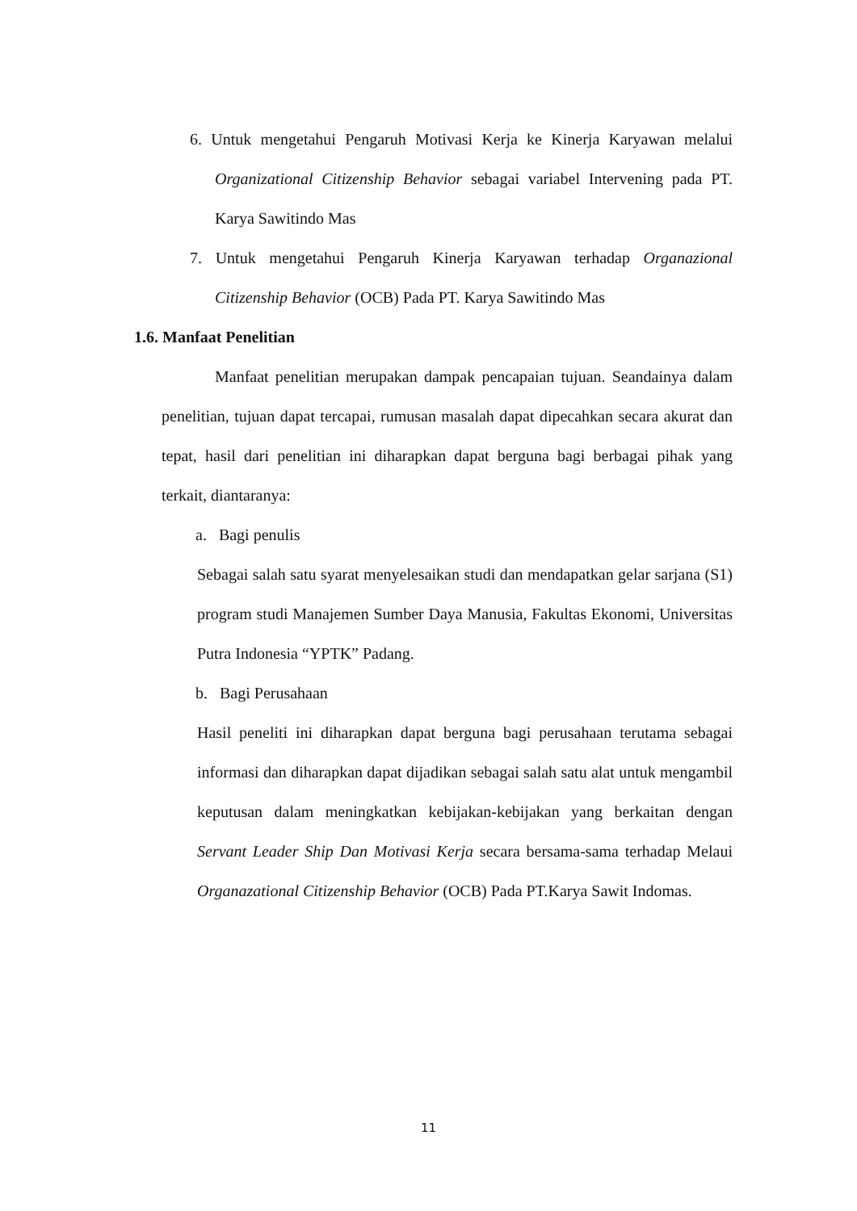6. Untuk mengetahui Pengaruh Motivasi Kerja ke Kinerja Karyawan melalui Organizational Citizenship Behavior sebagai variabel Intervening pada PT. Karya Sawitindo Mas
7. Untuk mengetahui Pengaruh Kinerja Karyawan terhadap Organazional Citizenship Behavior (OCB) Pada PT. Karya Sawitindo Mas
1.6. Manfaat Penelitian
Manfaat penelitian merupakan dampak pencapaian tujuan. Seandainya dalam penelitian, tujuan dapat tercapai, rumusan masalah dapat dipecahkan secara akurat dan tepat, hasil dari penelitian ini diharapkan dapat berguna bagi berbagai pihak yang terkait, diantaranya:
a. Bagi penulis
Sebagai salah satu syarat menyelesaikan studi dan mendapatkan gelar sarjana (S1) program studi Manajemen Sumber Daya Manusia, Fakultas Ekonomi, Universitas Putra Indonesia “YPTK” Padang.
b. Bagi Perusahaan
Hasil peneliti ini diharapkan dapat berguna bagi perusahaan terutama sebagai informasi dan diharapkan dapat dijadikan sebagai salah satu alat untuk mengambil keputusan dalam meningkatkan kebijakan-kebijakan yang berkaitan dengan Servant Leader Ship Dan Motivasi Kerja secara bersama-sama terhadap Melaui Organazational Citizenship Behavior (OCB) Pada PT.Karya Sawit Indomas.
11